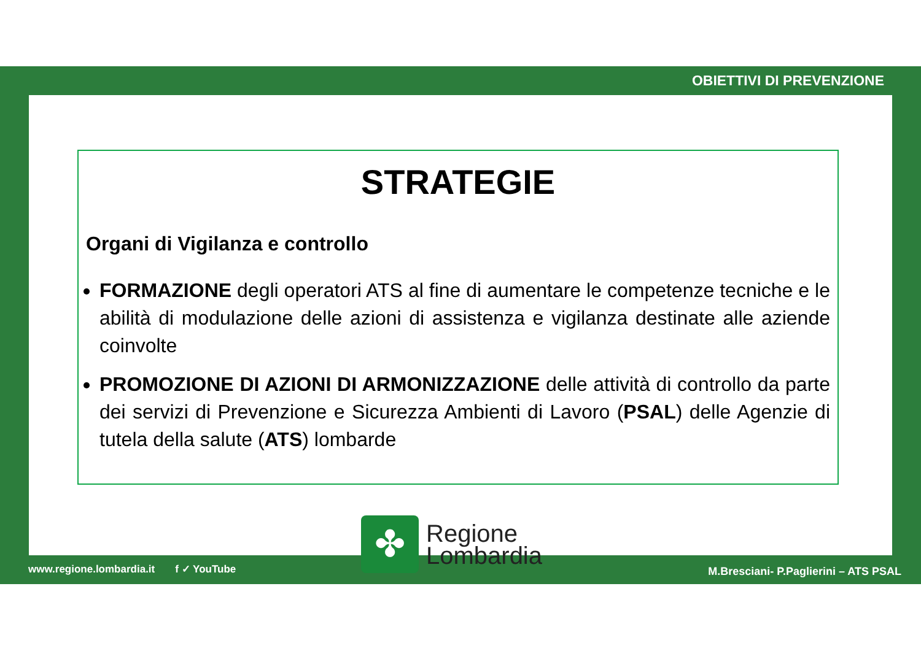OBIETTIVI DI PREVENZIONE
STRATEGIE
Organi di Vigilanza e controllo
FORMAZIONE degli operatori ATS al fine di aumentare le competenze tecniche e le abilità di modulazione delle azioni di assistenza e vigilanza destinate alle aziende coinvolte
PROMOZIONE DI AZIONI DI ARMONIZZAZIONE delle attività di controllo da parte dei servizi di Prevenzione e Sicurezza Ambienti di Lavoro (PSAL) delle Agenzie di tutela della salute (ATS) lombarde
www.regione.lombardia.it f ✓ YouTube
✤
Regione
Lombardia
M.Bresciani- P.Paglierini – ATS PSAL